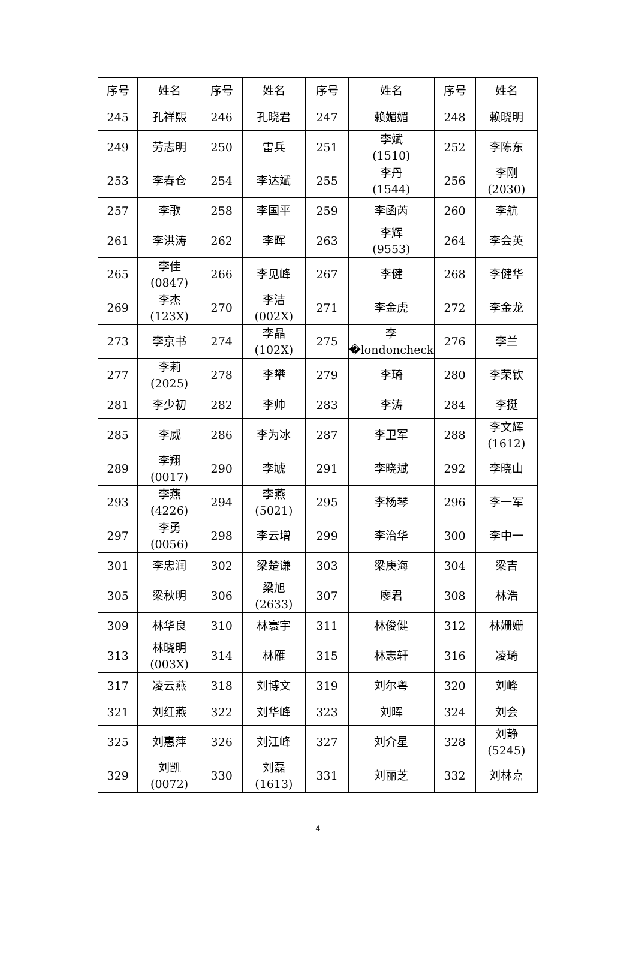| 序号 | 姓名 | 序号 | 姓名 | 序号 | 姓名 | 序号 | 姓名 |
| --- | --- | --- | --- | --- | --- | --- | --- |
| 245 | 孔祥熙 | 246 | 孔晓君 | 247 | 赖媚媚 | 248 | 赖晓明 |
| 249 | 劳志明 | 250 | 雷兵 | 251 | 李斌 (1510) | 252 | 李陈东 |
| 253 | 李春仓 | 254 | 李达斌 | 255 | 李丹 (1544) | 256 | 李刚 (2030) |
| 257 | 李歌 | 258 | 李国平 | 259 | 李函芮 | 260 | 李航 |
| 261 | 李洪涛 | 262 | 李晖 | 263 | 李辉 (9553) | 264 | 李会英 |
| 265 | 李佳 (0847) | 266 | 李见峰 | 267 | 李健 | 268 | 李健华 |
| 269 | 李杰 (123X) | 270 | 李洁 (002X) | 271 | 李金虎 | 272 | 李金龙 |
| 273 | 李京书 | 274 | 李晶 (102X) | 275 | 李�londoncheck | 276 | 李兰 |
| 277 | 李莉 (2025) | 278 | 李攀 | 279 | 李琦 | 280 | 李荣钦 |
| 281 | 李少初 | 282 | 李帅 | 283 | 李涛 | 284 | 李挺 |
| 285 | 李威 | 286 | 李为冰 | 287 | 李卫军 | 288 | 李文辉 (1612) |
| 289 | 李翔 (0017) | 290 | 李虓 | 291 | 李晓斌 | 292 | 李晓山 |
| 293 | 李燕 (4226) | 294 | 李燕 (5021) | 295 | 李杨琴 | 296 | 李一军 |
| 297 | 李勇 (0056) | 298 | 李云增 | 299 | 李治华 | 300 | 李中一 |
| 301 | 李忠润 | 302 | 梁楚谦 | 303 | 梁庚海 | 304 | 梁吉 |
| 305 | 梁秋明 | 306 | 梁旭 (2633) | 307 | 廖君 | 308 | 林浩 |
| 309 | 林华良 | 310 | 林寰宇 | 311 | 林俊健 | 312 | 林姗姗 |
| 313 | 林晓明 (003X) | 314 | 林雁 | 315 | 林志轩 | 316 | 凌琦 |
| 317 | 凌云燕 | 318 | 刘博文 | 319 | 刘尔粤 | 320 | 刘峰 |
| 321 | 刘红燕 | 322 | 刘华峰 | 323 | 刘晖 | 324 | 刘会 |
| 325 | 刘惠萍 | 326 | 刘江峰 | 327 | 刘介星 | 328 | 刘静 (5245) |
| 329 | 刘凯 (0072) | 330 | 刘磊 (1613) | 331 | 刘丽芝 | 332 | 刘林嘉 |
4